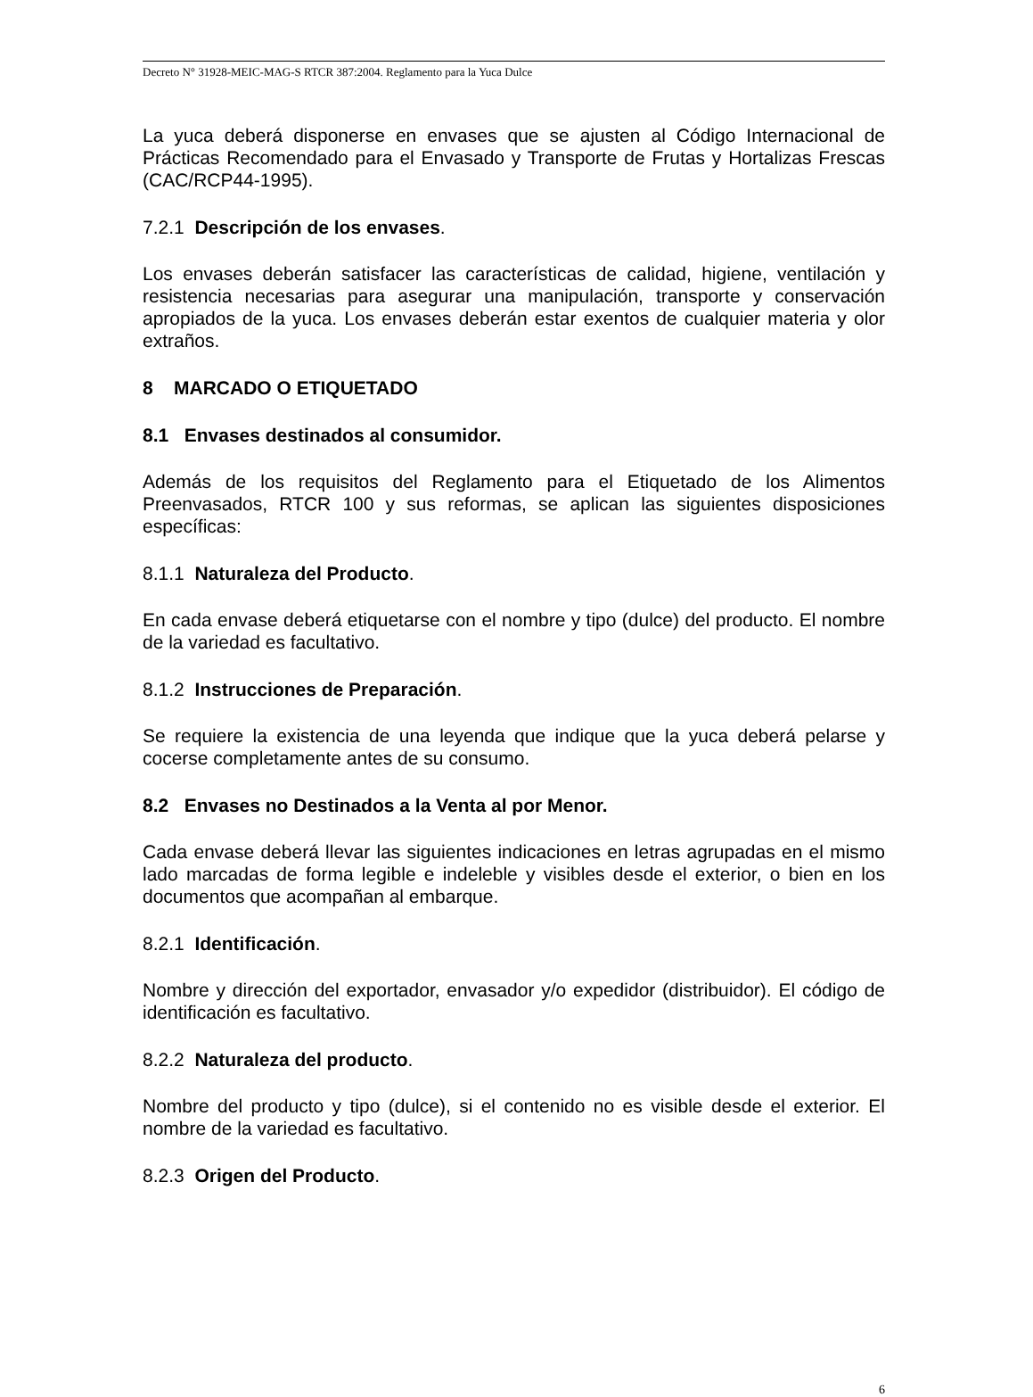Decreto N° 31928-MEIC-MAG-S RTCR 387:2004. Reglamento para la Yuca Dulce
La yuca deberá disponerse en envases que se ajusten al Código Internacional de Prácticas Recomendado para el Envasado y Transporte de Frutas y Hortalizas Frescas (CAC/RCP44-1995).
7.2.1 Descripción de los envases.
Los envases deberán satisfacer las características de calidad, higiene, ventilación y resistencia necesarias para asegurar una manipulación, transporte y conservación apropiados de la yuca. Los envases deberán estar exentos de cualquier materia y olor extraños.
8 MARCADO O ETIQUETADO
8.1 Envases destinados al consumidor.
Además de los requisitos del Reglamento para el Etiquetado de los Alimentos Preenvasados, RTCR 100 y sus reformas, se aplican las siguientes disposiciones específicas:
8.1.1 Naturaleza del Producto.
En cada envase deberá etiquetarse con el nombre y tipo (dulce) del producto. El nombre de la variedad es facultativo.
8.1.2 Instrucciones de Preparación.
Se requiere la existencia de una leyenda que indique que la yuca deberá pelarse y cocerse completamente antes de su consumo.
8.2 Envases no Destinados a la Venta al por Menor.
Cada envase deberá llevar las siguientes indicaciones en letras agrupadas en el mismo lado marcadas de forma legible e indeleble y visibles desde el exterior, o bien en los documentos que acompañan al embarque.
8.2.1 Identificación.
Nombre y dirección del exportador, envasador y/o expedidor (distribuidor). El código de identificación es facultativo.
8.2.2 Naturaleza del producto.
Nombre del producto y tipo (dulce), si el contenido no es visible desde el exterior. El nombre de la variedad es facultativo.
8.2.3 Origen del Producto.
6